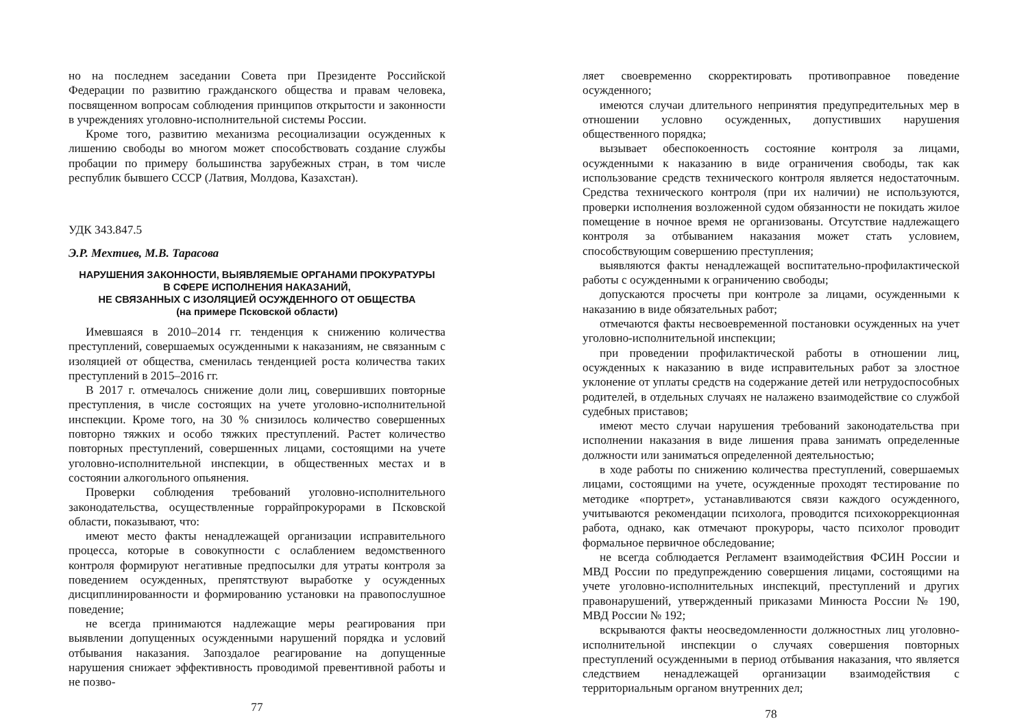но на последнем заседании Совета при Президенте Российской Федерации по развитию гражданского общества и правам человека, посвященном вопросам соблюдения принципов открытости и законности в учреждениях уголовно-исполнительной системы России.
Кроме того, развитию механизма ресоциализации осужденных к лишению свободы во многом может способствовать создание службы пробации по примеру большинства зарубежных стран, в том числе республик бывшего СССР (Латвия, Молдова, Казахстан).
УДК 343.847.5
Э.Р. Мехтиев, М.В. Тарасова
НАРУШЕНИЯ ЗАКОННОСТИ, ВЫЯВЛЯЕМЫЕ ОРГАНАМИ ПРОКУРАТУРЫ
В СФЕРЕ ИСПОЛНЕНИЯ НАКАЗАНИЙ,
НЕ СВЯЗАННЫХ С ИЗОЛЯЦИЕЙ ОСУЖДЕННОГО ОТ ОБЩЕСТВА
(на примере Псковской области)
Имевшаяся в 2010–2014 гг. тенденция к снижению количества преступлений, совершаемых осужденными к наказаниям, не связанным с изоляцией от общества, сменилась тенденцией роста количества таких преступлений в 2015–2016 гг.
В 2017 г. отмечалось снижение доли лиц, совершивших повторные преступления, в числе состоящих на учете уголовно-исполнительной инспекции. Кроме того, на 30 % снизилось количество совершенных повторно тяжких и особо тяжких преступлений. Растет количество повторных преступлений, совершенных лицами, состоящими на учете уголовно-исполнительной инспекции, в общественных местах и в состоянии алкогольного опьянения.
Проверки соблюдения требований уголовно-исполнительного законодательства, осуществленные горрайпрокурорами в Псковской области, показывают, что:
имеют место факты ненадлежащей организации исправительного процесса, которые в совокупности с ослаблением ведомственного контроля формируют негативные предпосылки для утраты контроля за поведением осужденных, препятствуют выработке у осужденных дисциплинированности и формированию установки на правопослушное поведение;
не всегда принимаются надлежащие меры реагирования при выявлении допущенных осужденными нарушений порядка и условий отбывания наказания. Запоздалое реагирование на допущенные нарушения снижает эффективность проводимой превентивной работы и не позво-
77
ляет своевременно скорректировать противоправное поведение осужденного;
имеются случаи длительного непринятия предупредительных мер в отношении условно осужденных, допустивших нарушения общественного порядка;
вызывает обеспокоенность состояние контроля за лицами, осужденными к наказанию в виде ограничения свободы, так как использование средств технического контроля является недостаточным. Средства технического контроля (при их наличии) не используются, проверки исполнения возложенной судом обязанности не покидать жилое помещение в ночное время не организованы. Отсутствие надлежащего контроля за отбыванием наказания может стать условием, способствующим совершению преступления;
выявляются факты ненадлежащей воспитательно-профилактической работы с осужденными к ограничению свободы;
допускаются просчеты при контроле за лицами, осужденными к наказанию в виде обязательных работ;
отмечаются факты несвоевременной постановки осужденных на учет уголовно-исполнительной инспекции;
при проведении профилактической работы в отношении лиц, осужденных к наказанию в виде исправительных работ за злостное уклонение от уплаты средств на содержание детей или нетрудоспособных родителей, в отдельных случаях не налажено взаимодействие со службой судебных приставов;
имеют место случаи нарушения требований законодательства при исполнении наказания в виде лишения права занимать определенные должности или заниматься определенной деятельностью;
в ходе работы по снижению количества преступлений, совершаемых лицами, состоящими на учете, осужденные проходят тестирование по методике «портрет», устанавливаются связи каждого осужденного, учитываются рекомендации психолога, проводится психокоррекционная работа, однако, как отмечают прокуроры, часто психолог проводит формальное первичное обследование;
не всегда соблюдается Регламент взаимодействия ФСИН России и МВД России по предупреждению совершения лицами, состоящими на учете уголовно-исполнительных инспекций, преступлений и других правонарушений, утвержденный приказами Минюста России № 190, МВД России № 192;
вскрываются факты неосведомленности должностных лиц уголовно-исполнительной инспекции о случаях совершения повторных преступлений осужденными в период отбывания наказания, что является следствием ненадлежащей организации взаимодействия с территориальным органом внутренних дел;
78